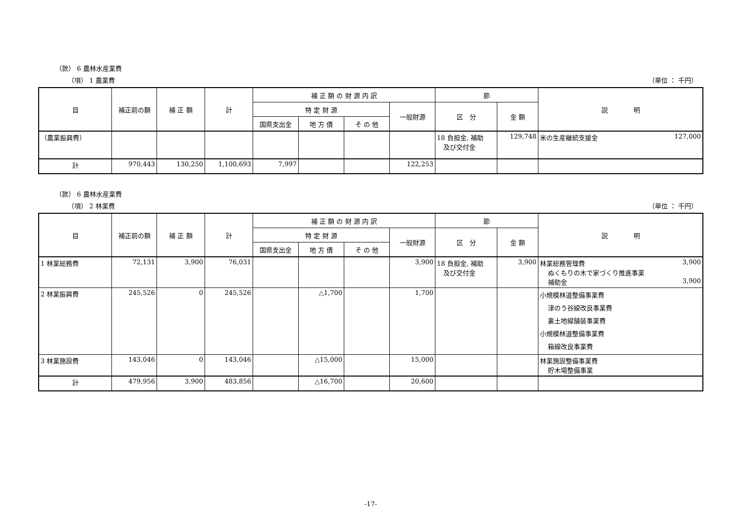（款） 6 農林水産業費
（項） 1 農業費 （単位 ： 千円）
| 目 | 補正前の額 | 補 正 額 | 計 | 補 正 額 の 財 源 内 訳 | | | | 節 | | 説 明 |
| --- | --- | --- | --- | --- | --- | --- | --- | --- | --- | --- |
| | | | | 特 定 財 源 | | | 一般財源 | 区 分 | 金 額 | |
| | | | | 国県支出金 | 地 方 債 | そ の 他 | | | | |
| （農業振興費） | | | | | | | | 18 負担金, 補助 及び交付金 | 129,748 | 米の生産継続支援金 127,000 |
| 計 | 970,443 | 130,250 | 1,100,693 | 7,997 | | | 122,253 | | | |
（款） 6 農林水産業費
（項） 2 林業費 （単位 ： 千円）
| 目 | 補正前の額 | 補 正 額 | 計 | 補 正 額 の 財 源 内 訳 | | | | 節 | | 説 明 |
| --- | --- | --- | --- | --- | --- | --- | --- | --- | --- | --- |
| | | | | 特 定 財 源 | | | 一般財源 | 区 分 | 金 額 | |
| | | | | 国県支出金 | 地 方 債 | そ の 他 | | | | |
| 1 林業総務費 | 72,131 | 3,900 | 76,031 | | | | 3,900 | 18 負担金, 補助 及び交付金 | 3,900 | 林業総務管理費 3,900 ぬくもりの木で家づくり推進事業 補助金 3,900 |
| 2 林業振興費 | 245,526 | 0 | 245,526 | | △1,700 | | 1,700 | | | 小規模林道整備事業費 津のう谷線改良事業費 裏土地線舗装事業費 小規模林道整備事業費 箱線改良事業費 |
| 3 林業施設費 | 143,046 | 0 | 143,046 | | △15,000 | | 15,000 | | | 林業施設整備事業費 貯木場整備事業 |
| 計 | 479,956 | 3,900 | 483,856 | | △16,700 | | 20,600 | | | |
-17-